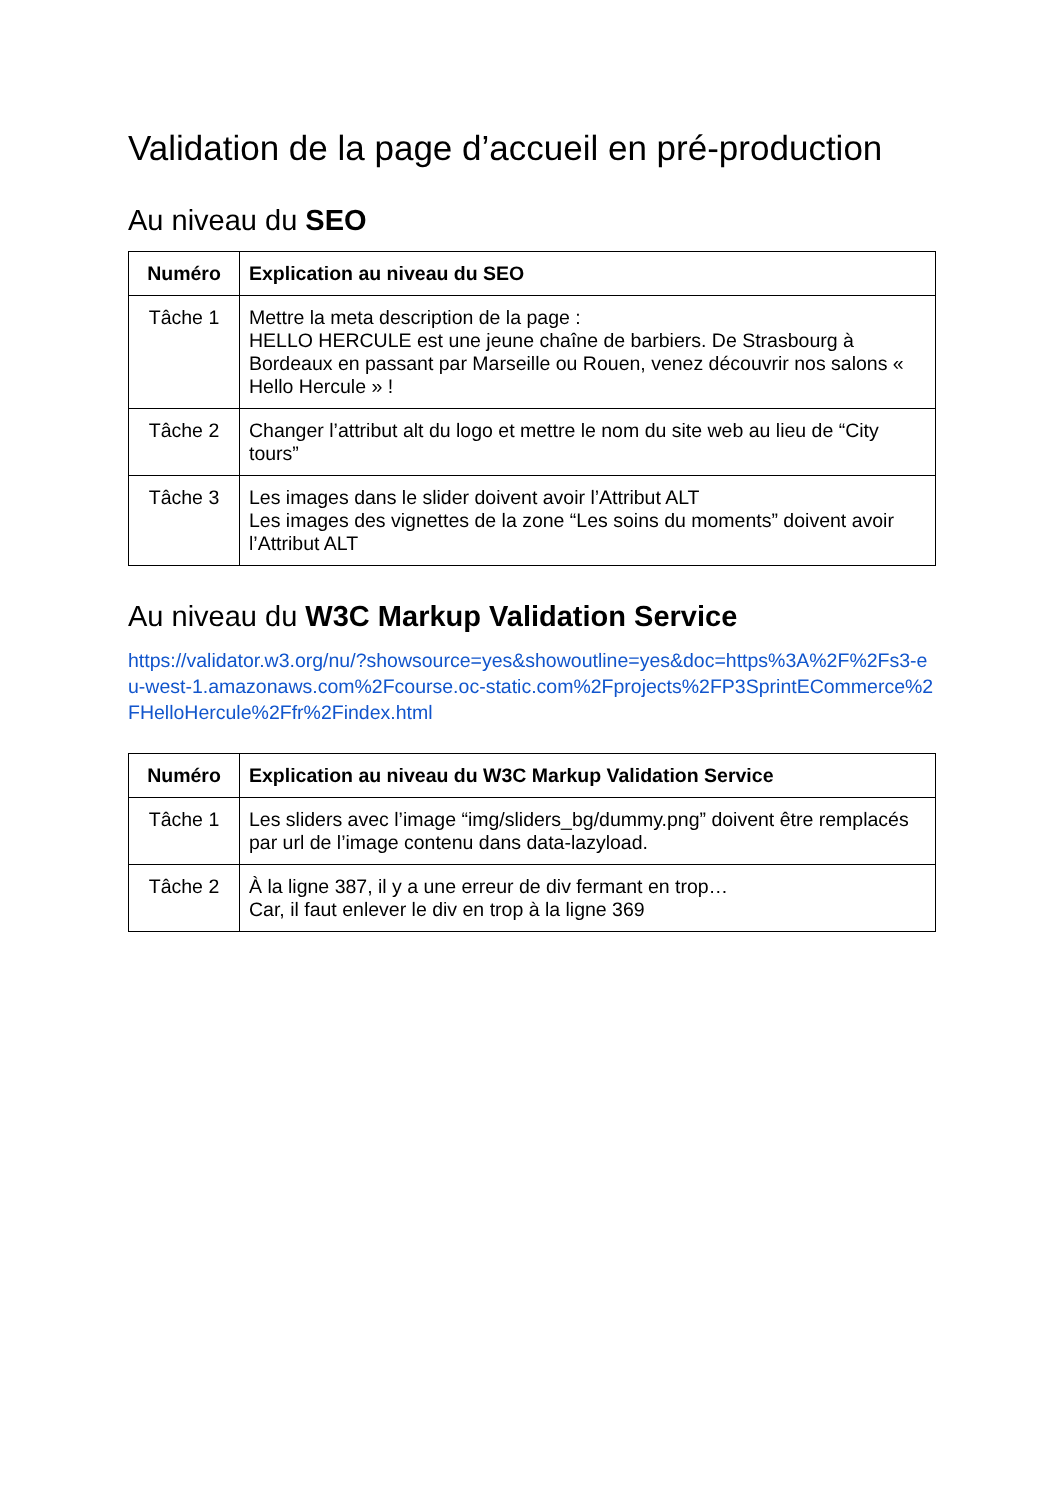Validation de la page d’accueil en pré-production
Au niveau du SEO
| Numéro | Explication au niveau du SEO |
| --- | --- |
| Tâche 1 | Mettre la meta description de la page : HELLO HERCULE est une jeune chaîne de barbiers. De Strasbourg à Bordeaux en passant par Marseille ou Rouen, venez découvrir nos salons « Hello Hercule » ! |
| Tâche 2 | Changer l’attribut alt du logo et mettre le nom du site web au lieu de “City tours” |
| Tâche 3 | Les images dans le slider doivent avoir l’Attribut ALT Les images des vignettes de la zone “Les soins du moments” doivent avoir l’Attribut ALT |
Au niveau du W3C Markup Validation Service
https://validator.w3.org/nu/?showsource=yes&showoutline=yes&doc=https%3A%2F%2Fs3-eu-west-1.amazonaws.com%2Fcourse.oc-static.com%2Fprojects%2FP3SprintECommerce%2FHelloHercule%2Ffr%2Findex.html
| Numéro | Explication au niveau du W3C Markup Validation Service |
| --- | --- |
| Tâche 1 | Les sliders avec l’image “img/sliders_bg/dummy.png” doivent être remplacés par url de l’image contenu dans data-lazyload. |
| Tâche 2 | À la ligne 387, il y a une erreur de div fermant en trop… Car, il faut enlever le div en trop à la ligne 369 |